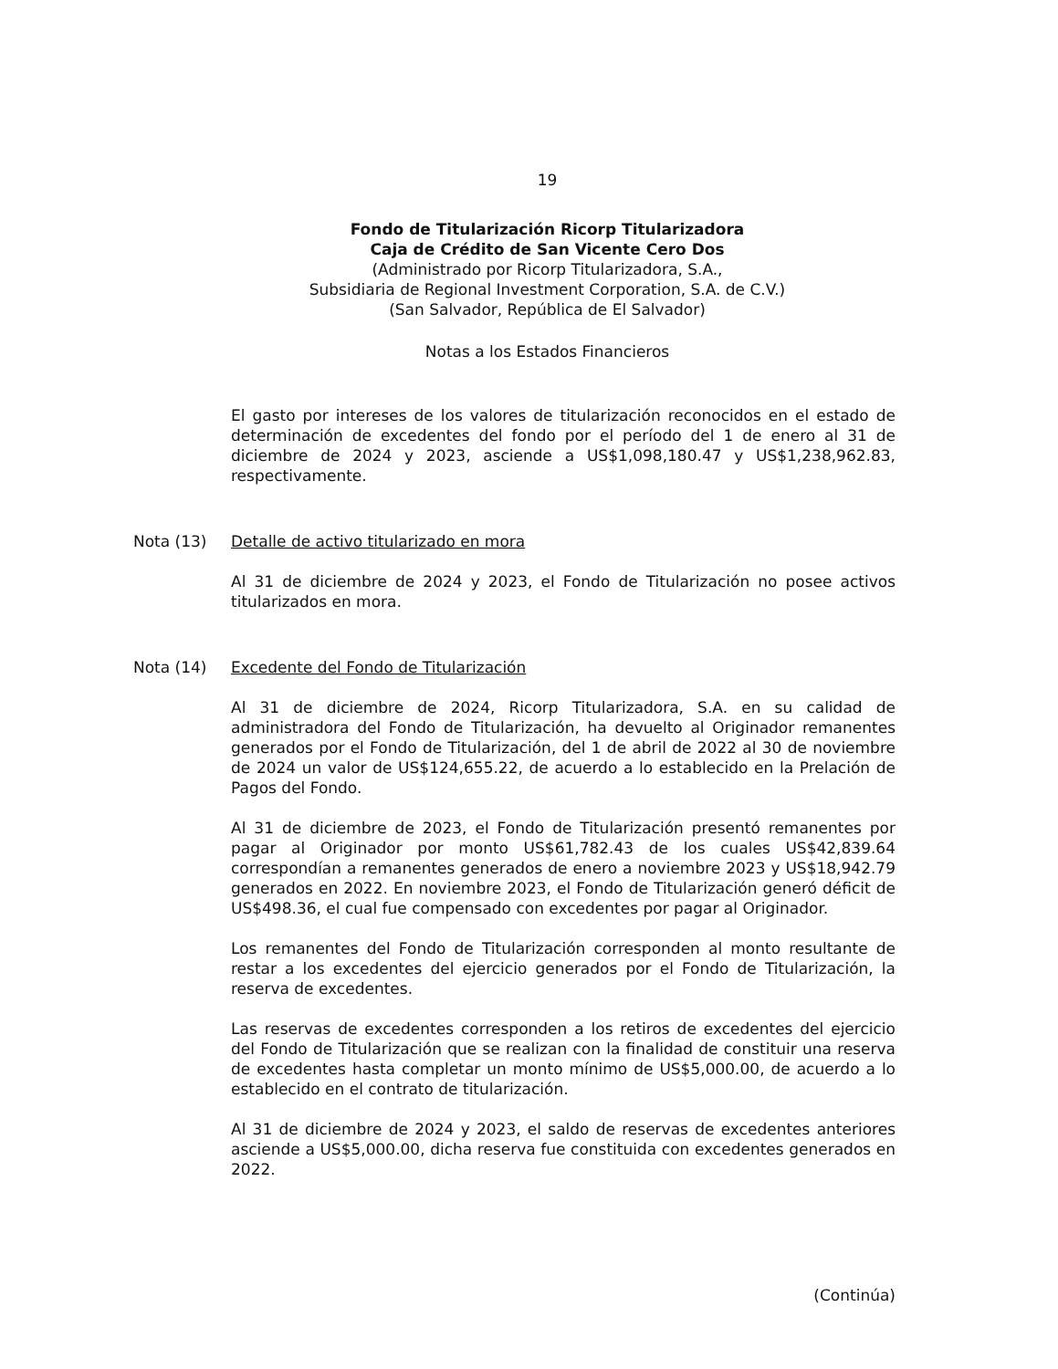19
Fondo de Titularización Ricorp Titularizadora
Caja de Crédito de San Vicente Cero Dos
(Administrado por Ricorp Titularizadora, S.A.,
Subsidiaria de Regional Investment Corporation, S.A. de C.V.)
(San Salvador, República de El Salvador)
Notas a los Estados Financieros
El gasto por intereses de los valores de titularización reconocidos en el estado de determinación de excedentes del fondo por el período del 1 de enero al 31 de diciembre de 2024 y 2023, asciende a US$1,098,180.47 y US$1,238,962.83, respectivamente.
Nota (13) Detalle de activo titularizado en mora
Al 31 de diciembre de 2024 y 2023, el Fondo de Titularización no posee activos titularizados en mora.
Nota (14) Excedente del Fondo de Titularización
Al 31 de diciembre de 2024, Ricorp Titularizadora, S.A. en su calidad de administradora del Fondo de Titularización, ha devuelto al Originador remanentes generados por el Fondo de Titularización, del 1 de abril de 2022 al 30 de noviembre de 2024 un valor de US$124,655.22, de acuerdo a lo establecido en la Prelación de Pagos del Fondo.
Al 31 de diciembre de 2023, el Fondo de Titularización presentó remanentes por pagar al Originador por monto US$61,782.43 de los cuales US$42,839.64 correspondían a remanentes generados de enero a noviembre 2023 y US$18,942.79 generados en 2022. En noviembre 2023, el Fondo de Titularización generó déficit de US$498.36, el cual fue compensado con excedentes por pagar al Originador.
Los remanentes del Fondo de Titularización corresponden al monto resultante de restar a los excedentes del ejercicio generados por el Fondo de Titularización, la reserva de excedentes.
Las reservas de excedentes corresponden a los retiros de excedentes del ejercicio del Fondo de Titularización que se realizan con la finalidad de constituir una reserva de excedentes hasta completar un monto mínimo de US$5,000.00, de acuerdo a lo establecido en el contrato de titularización.
Al 31 de diciembre de 2024 y 2023, el saldo de reservas de excedentes anteriores asciende a US$5,000.00, dicha reserva fue constituida con excedentes generados en 2022.
(Continúa)